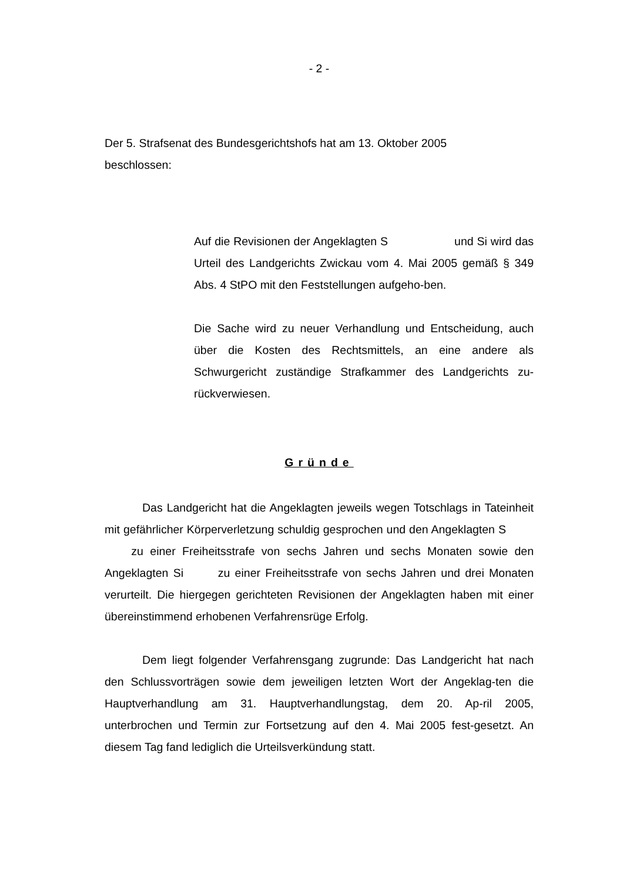- 2 -
Der 5. Strafsenat des Bundesgerichtshofs hat am 13. Oktober 2005
beschlossen:
Auf die Revisionen der Angeklagten S und Si wird das Urteil des Landgerichts Zwickau vom 4. Mai 2005 gemäß § 349 Abs. 4 StPO mit den Feststellungen aufgeho-ben.
Die Sache wird zu neuer Verhandlung und Entscheidung, auch über die Kosten des Rechtsmittels, an eine andere als Schwurgericht zuständige Strafkammer des Landgerichts zu-rückverwiesen.
Gründe
Das Landgericht hat die Angeklagten jeweils wegen Totschlags in Tateinheit mit gefährlicher Körperverletzung schuldig gesprochen und den Angeklagten S zu einer Freiheitsstrafe von sechs Jahren und sechs Monaten sowie den Angeklagten Si zu einer Freiheitsstrafe von sechs Jahren und drei Monaten verurteilt. Die hiergegen gerichteten Revisionen der Angeklagten haben mit einer übereinstimmend erhobenen Verfahrensrüge Erfolg.
Dem liegt folgender Verfahrensgang zugrunde: Das Landgericht hat nach den Schlussvorträgen sowie dem jeweiligen letzten Wort der Angeklag-ten die Hauptverhandlung am 31. Hauptverhandlungstag, dem 20. Ap-ril 2005, unterbrochen und Termin zur Fortsetzung auf den 4. Mai 2005 fest-gesetzt. An diesem Tag fand lediglich die Urteilsverkündung statt.